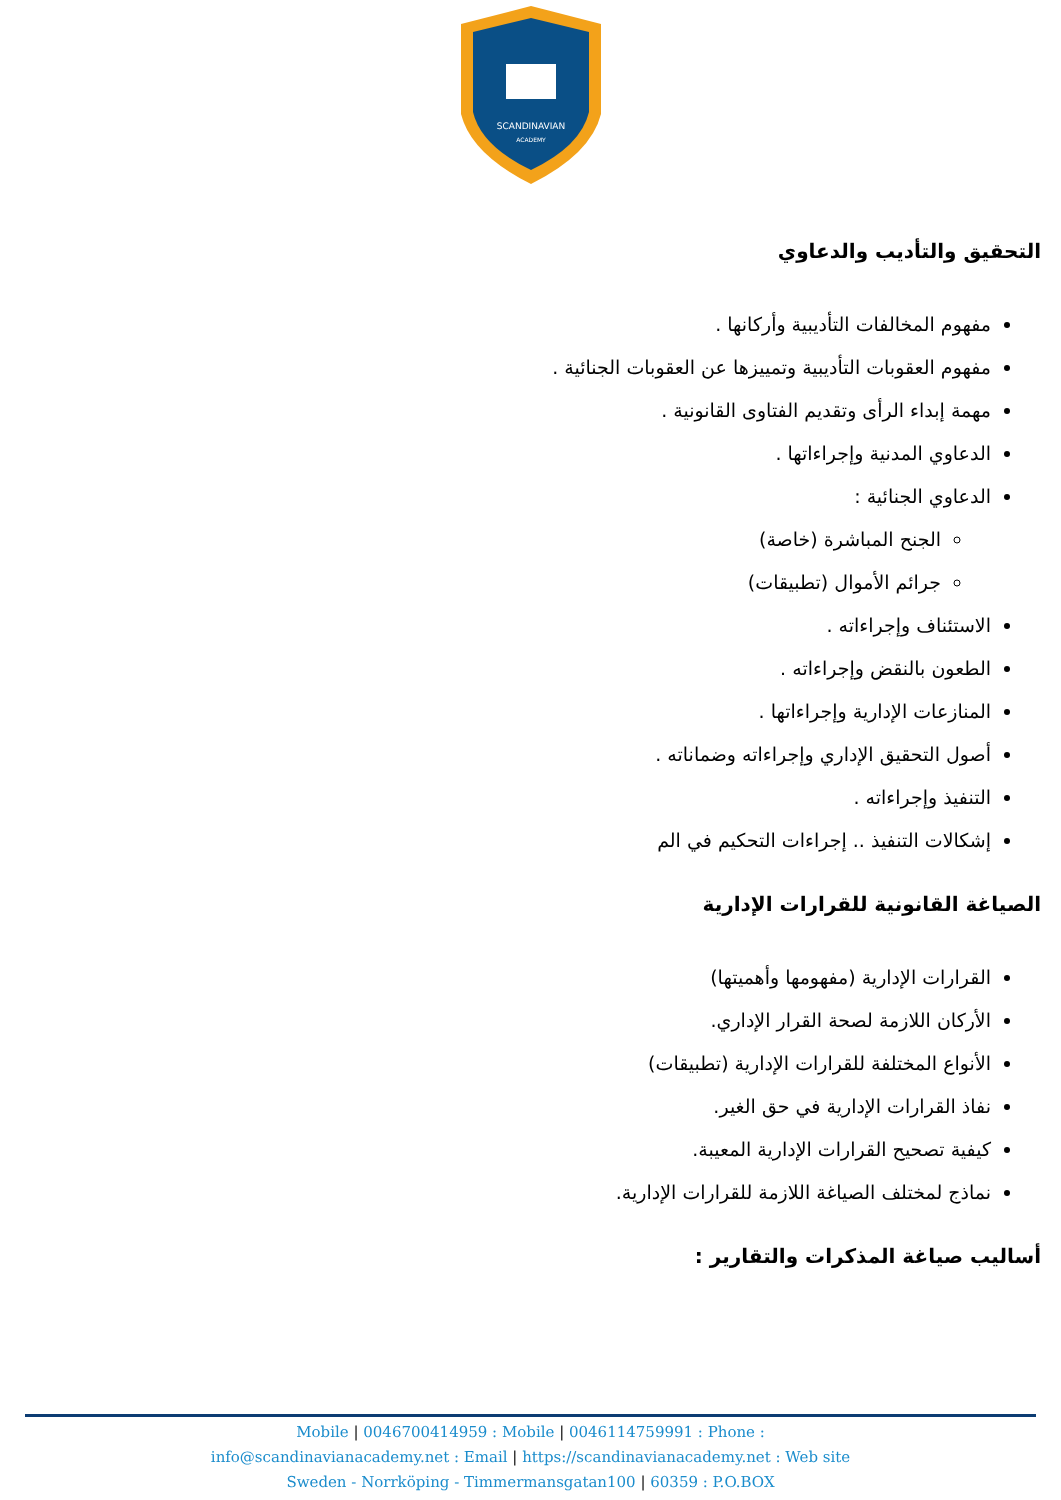SCANDINAVIAN
ACADEMY
التحقيق والتأديب والدعاوي
مفهوم المخالفات التأديبية وأركانها .
مفهوم العقوبات التأديبية وتمييزها عن العقوبات الجنائية .
مهمة إبداء الرأى وتقديم الفتاوى القانونية .
الدعاوي المدنية وإجراءاتها .
الدعاوي الجنائية :
الجنح المباشرة (خاصة)
جرائم الأموال (تطبيقات)
الاستئناف وإجراءاته .
الطعون بالنقض وإجراءاته .
المنازعات الإدارية وإجراءاتها .
أصول التحقيق الإداري وإجراءاته وضماناته .
التنفيذ وإجراءاته .
إشكالات التنفيذ .. إجراءات التحكيم في الم
الصياغة القانونية للقرارات الإدارية
القرارات الإدارية (مفهومها وأهميتها)
الأركان اللازمة لصحة القرار الإداري.
الأنواع المختلفة للقرارات الإدارية (تطبيقات)
نفاذ القرارات الإدارية في حق الغير.
كيفية تصحيح القرارات الإدارية المعيبة.
نماذج لمختلف الصياغة اللازمة للقرارات الإدارية.
أساليب صياغة المذكرات والتقارير :
Mobile | 0046700414959 : Mobile | 0046114759991 : Phone :
info@scandinavianacademy.net : Email | https://scandinavianacademy.net : Web site
Sweden - Norrköping - Timmermansgatan100 | 60359 : P.O.BOX